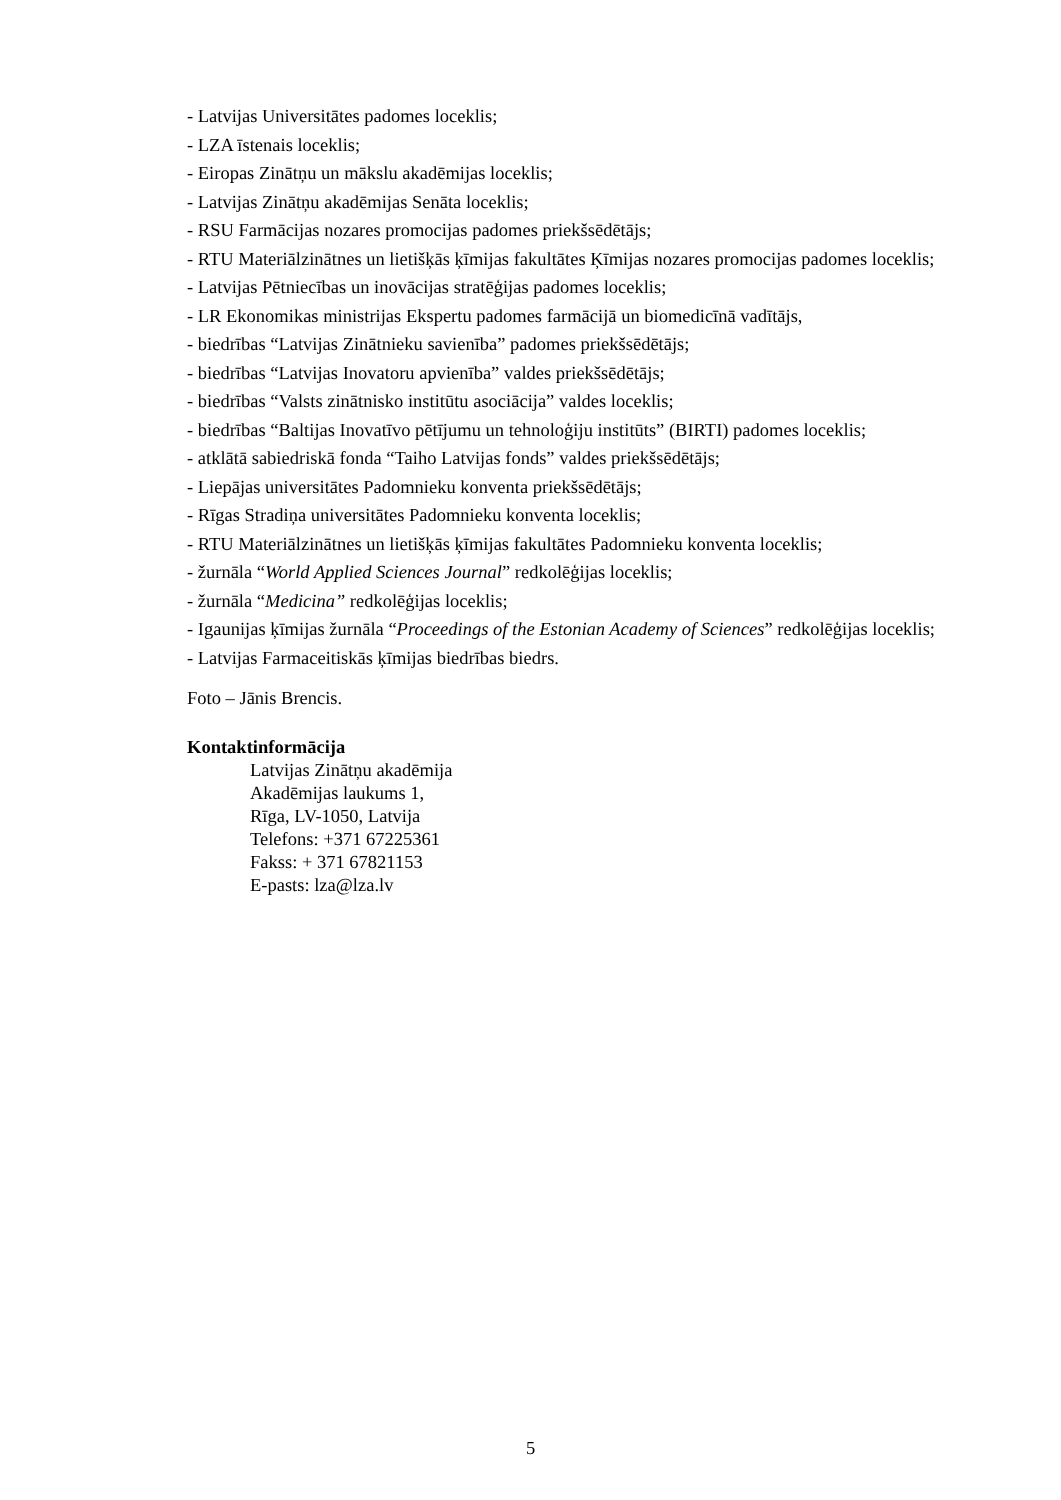- Latvijas Universitātes padomes loceklis;
- LZA īstenais loceklis;
- Eiropas Zinātņu un mākslu akadēmijas loceklis;
- Latvijas Zinātņu akadēmijas Senāta loceklis;
- RSU Farmācijas nozares promocijas padomes priekšsēdētājs;
- RTU Materiālzinātnes un lietišķās ķīmijas fakultātes Ķīmijas nozares promocijas padomes loceklis;
- Latvijas Pētniecības un inovācijas stratēģijas padomes loceklis;
- LR Ekonomikas ministrijas Ekspertu padomes farmācijā un biomedicīnā vadītājs,
- biedrības “Latvijas Zinātnieku savienība” padomes priekšsēdētājs;
- biedrības “Latvijas Inovatoru apvienība” valdes priekšsēdētājs;
- biedrības “Valsts zinātnisko institūtu asociācija” valdes loceklis;
- biedrības “Baltijas Inovatīvo pētījumu un tehnoloģiju institūts” (BIRTI) padomes loceklis;
- atklātā sabiedriskā fonda “Taiho Latvijas fonds” valdes priekšsēdētājs;
- Liepājas universitātes Padomnieku konventa priekšsēdētājs;
- Rīgas Stradiņa universitātes Padomnieku konventa loceklis;
- RTU Materiālzinātnes un lietišķās ķīmijas fakultātes Padomnieku konventa loceklis;
- žurnāla “World Applied Sciences Journal” redkolēģijas loceklis;
- žurnāla “Medicina” redkolēģijas loceklis;
- Igaunijas ķīmijas žurnāla “Proceedings of the Estonian Academy of Sciences” redkolēģijas loceklis;
- Latvijas Farmaceitiskās ķīmijas biedrības biedrs.
Foto – Jānis Brencis.
Kontaktinformācija
Latvijas Zinātņu akadēmija
Akadēmijas laukums 1,
Rīga, LV-1050, Latvija
Telefons: +371 67225361
Fakss: + 371 67821153
E-pasts: lza@lza.lv
5